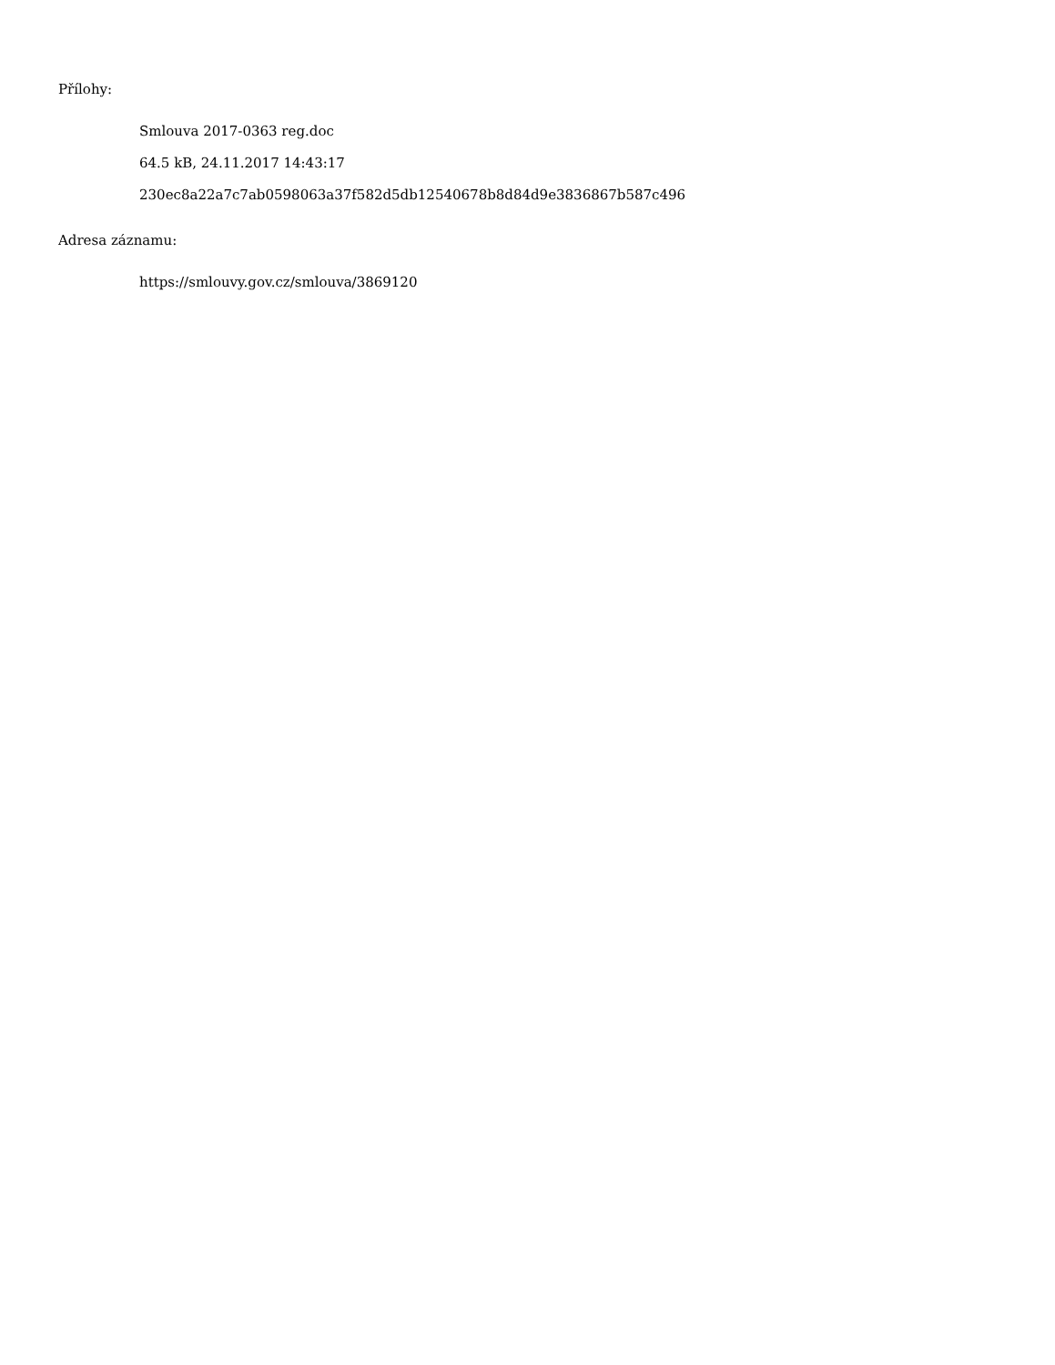Přílohy:
Smlouva 2017-0363 reg.doc
64.5 kB, 24.11.2017 14:43:17
230ec8a22a7c7ab0598063a37f582d5db12540678b8d84d9e3836867b587c496
Adresa záznamu:
https://smlouvy.gov.cz/smlouva/3869120